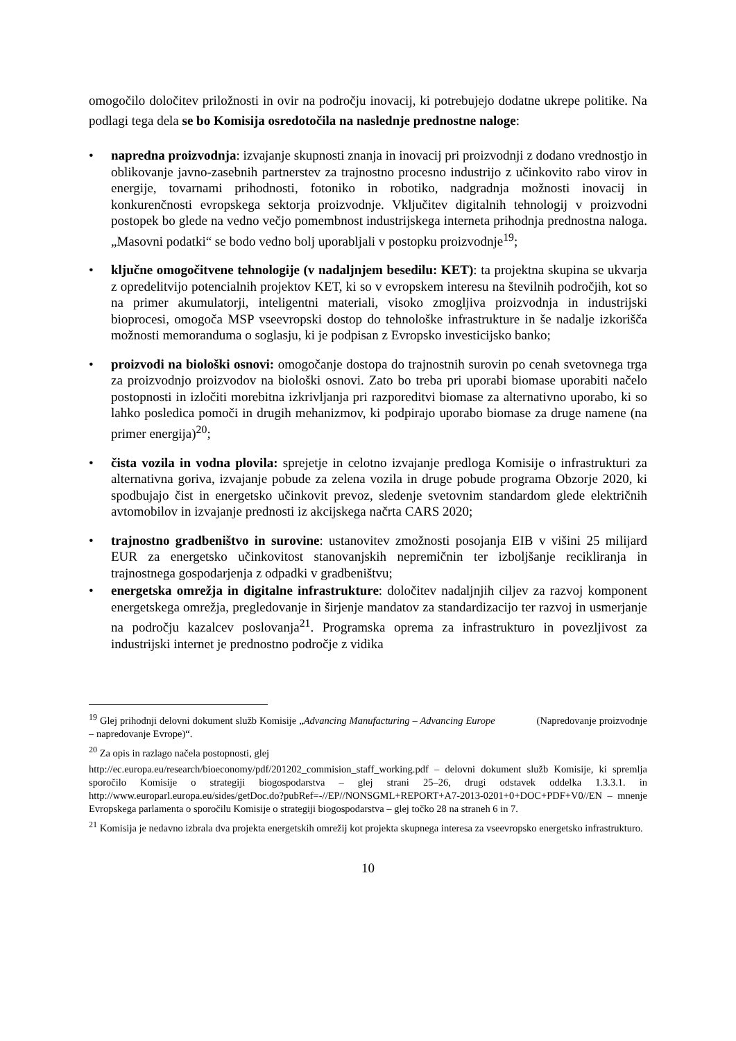omogočilo določitev priložnosti in ovir na področju inovacij, ki potrebujejo dodatne ukrepe politike. Na podlagi tega dela se bo Komisija osredotočila na naslednje prednostne naloge:
• napredna proizvodnja: izvajanje skupnosti znanja in inovacij pri proizvodnji z dodano vrednostjo in oblikovanje javno-zasebnih partnerstev za trajnostno procesno industrijo z učinkovito rabo virov in energije, tovarnami prihodnosti, fotoniko in robotiko, nadgradnja možnosti inovacij in konkurenčnosti evropskega sektorja proizvodnje. Vključitev digitalnih tehnologij v proizvodni postopek bo glede na vedno večjo pomembnost industrijskega interneta prihodnja prednostna naloga. „Masovni podatki“ se bodo vedno bolj uporabljali v postopku proizvodnje<sup>19</sup>;
• ključne omogočitvene tehnologije (v nadaljnjem besedilu: KET): ta projektna skupina se ukvarja z opredelitvijo potencialnih projektov KET, ki so v evropskem interesu na številnih področjih, kot so na primer akumulatorji, inteligentni materiali, visoko zmogljiva proizvodnja in industrijski bioprocesi, omogoča MSP vseevropski dostop do tehnološke infrastrukture in še nadalje izkorišča možnosti memoranduma o soglasju, ki je podpisan z Evropsko investicijsko banko;
• proizvodi na biološki osnovi: omogočanje dostopa do trajnostnih surovin po cenah svetovnega trga za proizvodnjo proizvodov na biološki osnovi. Zato bo treba pri uporabi biomase uporabiti načelo postopnosti in izločiti morebitna izkrivljanja pri razporeditvi biomase za alternativno uporabo, ki so lahko posledica pomoči in drugih mehanizmov, ki podpirajo uporabo biomase za druge namene (na primer energija)<sup>20</sup>;
• čista vozila in vodna plovila: sprejetje in celotno izvajanje predloga Komisije o infrastrukturi za alternativna goriva, izvajanje pobude za zelena vozila in druge pobude programa Obzorje 2020, ki spodbujajo čist in energetsko učinkovit prevoz, sledenje svetovnim standardom glede električnih avtomobilov in izvajanje prednosti iz akcijskega načrta CARS 2020;
• trajnostno gradbeništvo in surovine: ustanovitev zmožnosti posojanja EIB v višini 25 milijard EUR za energetsko učinkovitost stanovanjskih nepremičnin ter izboljšanje recikliranja in trajnostnega gospodarjenja z odpadki v gradbeništvu;
• energetska omrežja in digitalne infrastrukture: določitev nadaljnjih ciljev za razvoj komponent energetskega omrežja, pregledovanje in širjenje mandatov za standardizacijo ter razvoj in usmerjanje na področju kazalcev poslovanja<sup>21</sup>. Programska oprema za infrastrukturo in povezljivost za industrijski internet je prednostno področje z vidika
<sup>19</sup> Glej prihodnji delovni dokument služb Komisije „Advancing Manufacturing – Advancing Europe (Napredovanje proizvodnje – napredovanje Evrope)“.
<sup>20</sup> Za opis in razlago načela postopnosti, glej
http://ec.europa.eu/research/bioeconomy/pdf/201202_commision_staff_working.pdf – delovni dokument služb Komisije, ki spremlja sporočilo Komisije o strategiji biogospodarstva – glej strani 25–26, drugi odstavek oddelka 1.3.3.1. in http://www.europarl.europa.eu/sides/getDoc.do?pubRef=-//EP//NONSGML+REPORT+A7-2013-0201+0+DOC+PDF+V0//EN – mnenje Evropskega parlamenta o sporočilu Komisije o strategiji biogospodarstva – glej točko 28 na straneh 6 in 7.
<sup>21</sup> Komisija je nedavno izbrala dva projekta energetskih omrežij kot projekta skupnega interesa za vseevropsko energetsko infrastrukturo.
10